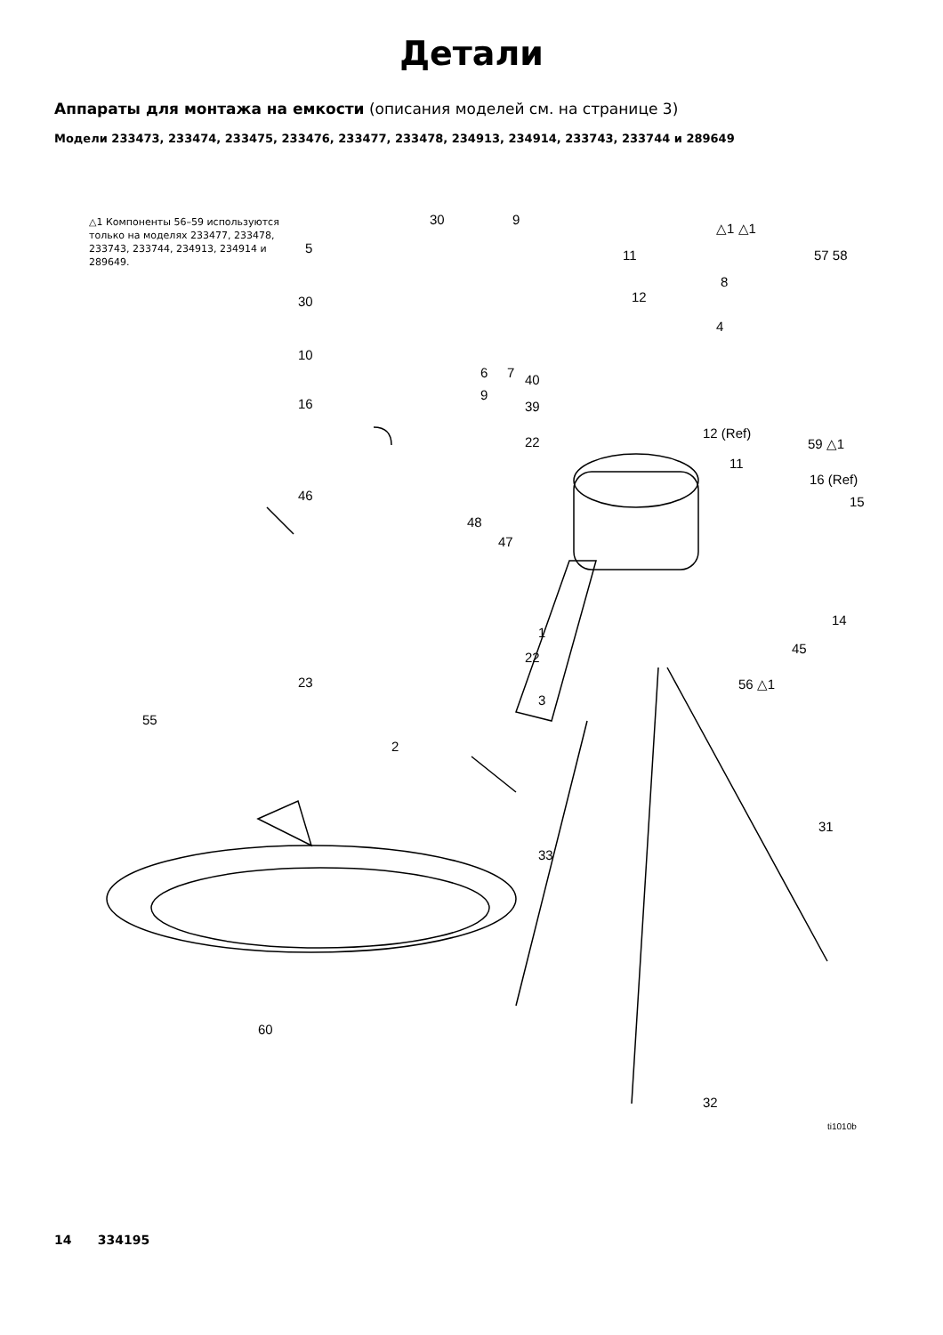Детали
Аппараты для монтажа на емкости (описания моделей см. на странице 3)
Модели 233473, 233474, 233475, 233476, 233477, 233478, 234913, 234914, 233743, 233744 и 289649
△1 Компоненты 56–59 используются только на моделях 233477, 233478, 233743, 233744, 234913, 234914 и 289649.
30 9
5 11
△1 △1
57 58
8
12 30
4
10
6 7 40
9
16 39
12 (Ref)
22 59 △1
11
16 (Ref)
15 46
48
47
14
1
45
22
23
3
56 △1
55
2
31
33
60
32
ti1010b
14 334195